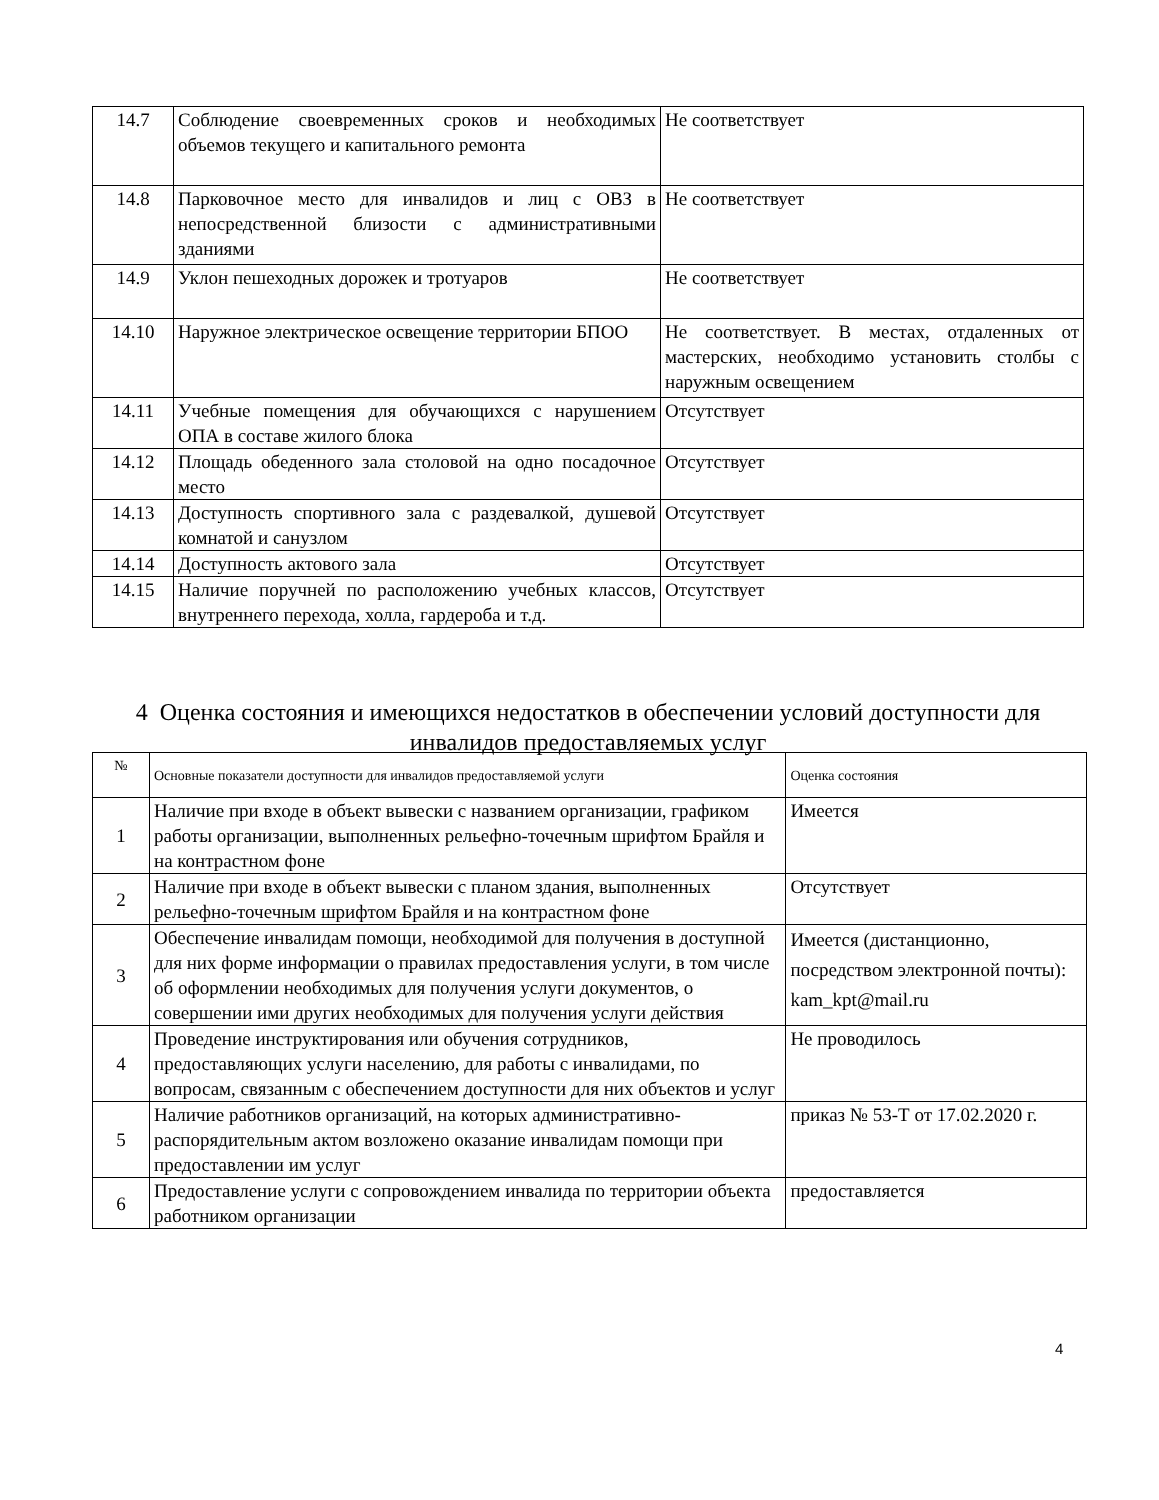| 14.7 | Соблюдение своевременных сроков и необходимых объемов текущего и капитального ремонта | Не соответствует |
| 14.8 | Парковочное место для инвалидов и лиц с ОВЗ в непосредственной близости с административными зданиями | Не соответствует |
| 14.9 | Уклон пешеходных дорожек и тротуаров | Не соответствует |
| 14.10 | Наружное электрическое освещение территории БПОО | Не соответствует. В местах, отдаленных от мастерских, необходимо установить столбы с наружным освещением |
| 14.11 | Учебные помещения для обучающихся с нарушением ОПА в составе жилого блока | Отсутствует |
| 14.12 | Площадь обеденного зала столовой на одно посадочное место | Отсутствует |
| 14.13 | Доступность спортивного зала с раздевалкой, душевой комнатой и санузлом | Отсутствует |
| 14.14 | Доступность актового зала | Отсутствует |
| 14.15 | Наличие поручней по расположению учебных классов, внутреннего перехода, холла, гардероба и т.д. | Отсутствует |
4 Оценка состояния и имеющихся недостатков в обеспечении условий доступности для инвалидов предоставляемых услуг
| № | Основные показатели доступности для инвалидов предоставляемой услуги | Оценка состояния |
| --- | --- | --- |
| 1 | Наличие при входе в объект вывески с названием организации, графиком работы организации, выполненных рельефно-точечным шрифтом Брайля и на контрастном фоне | Имеется |
| 2 | Наличие при входе в объект вывески с планом здания, выполненных рельефно-точечным шрифтом Брайля и на контрастном фоне | Отсутствует |
| 3 | Обеспечение инвалидам помощи, необходимой для получения в доступной для них форме информации о правилах предоставления услуги, в том числе об оформлении необходимых для получения услуги документов, о совершении ими других необходимых для получения услуги действия | Имеется (дистанционно, посредством электронной почты): kam_kpt@mail.ru |
| 4 | Проведение инструктирования или обучения сотрудников, предоставляющих услуги населению, для работы с инвалидами, по вопросам, связанным с обеспечением доступности для них объектов и услуг | Не проводилось |
| 5 | Наличие работников организаций, на которых административно-распорядительным актом возложено оказание инвалидам помощи при предоставлении им услуг | приказ № 53-Т от 17.02.2020 г. |
| 6 | Предоставление услуги с сопровождением инвалида по территории объекта работником организации | предоставляется |
4